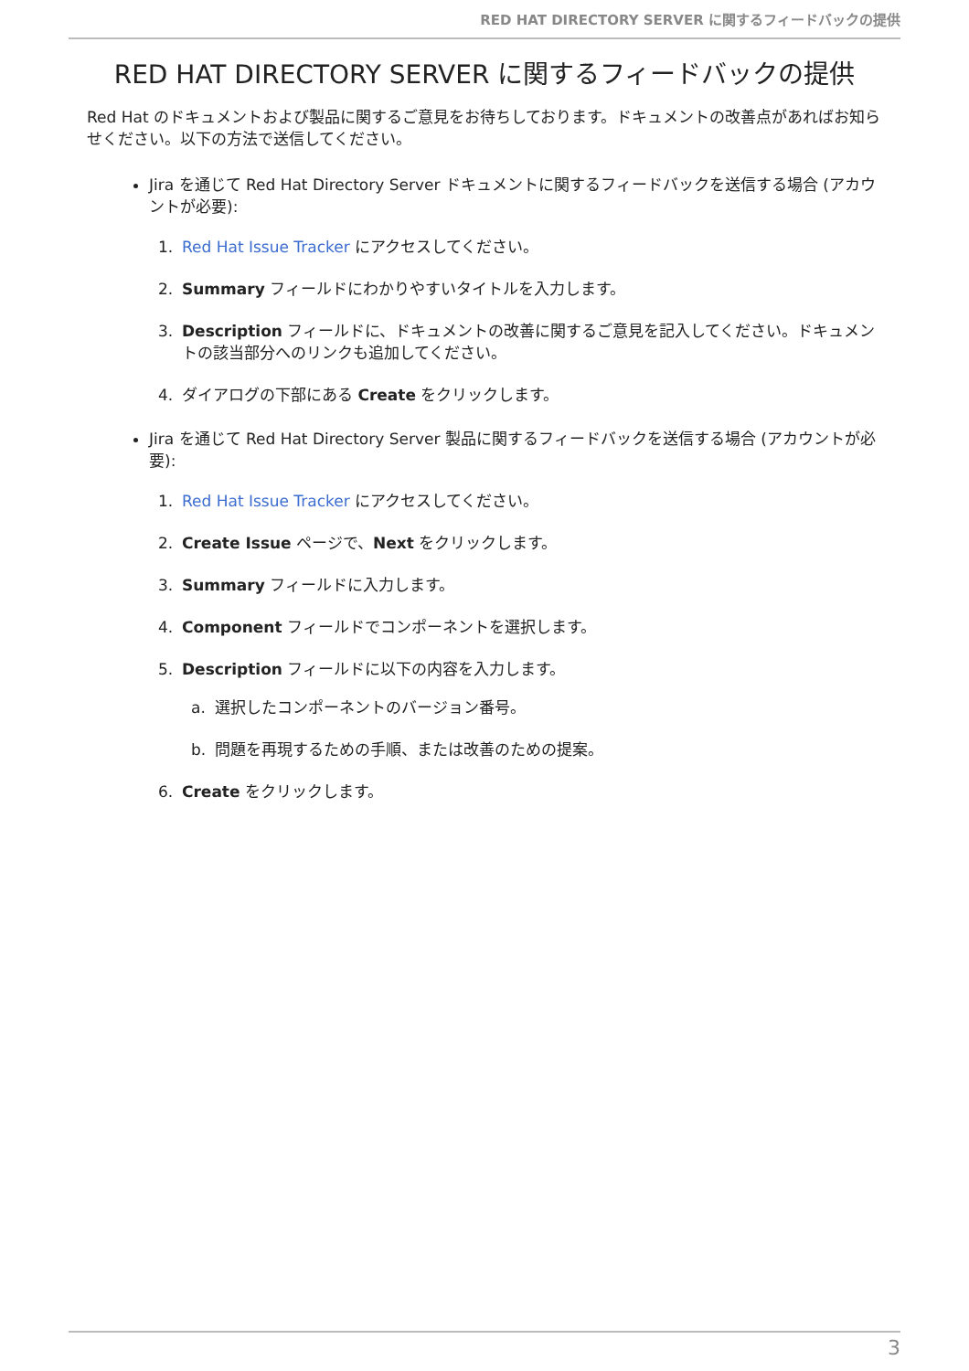RED HAT DIRECTORY SERVER に関するフィードバックの提供
RED HAT DIRECTORY SERVER に関するフィードバックの提供
Red Hat のドキュメントおよび製品に関するご意見をお待ちしております。ドキュメントの改善点があればお知らせください。以下の方法で送信してください。
Jira を通じて Red Hat Directory Server ドキュメントに関するフィードバックを送信する場合 (アカウントが必要):
1. Red Hat Issue Tracker にアクセスしてください。
2. Summary フィールドにわかりやすいタイトルを入力します。
3. Description フィールドに、ドキュメントの改善に関するご意見を記入してください。ドキュメントの該当部分へのリンクも追加してください。
4. ダイアログの下部にある Create をクリックします。
Jira を通じて Red Hat Directory Server 製品に関するフィードバックを送信する場合 (アカウントが必要):
1. Red Hat Issue Tracker にアクセスしてください。
2. Create Issue ページで、Next をクリックします。
3. Summary フィールドに入力します。
4. Component フィールドでコンポーネントを選択します。
5. Description フィールドに以下の内容を入力します。
a. 選択したコンポーネントのバージョン番号。
b. 問題を再現するための手順、または改善のための提案。
6. Create をクリックします。
3